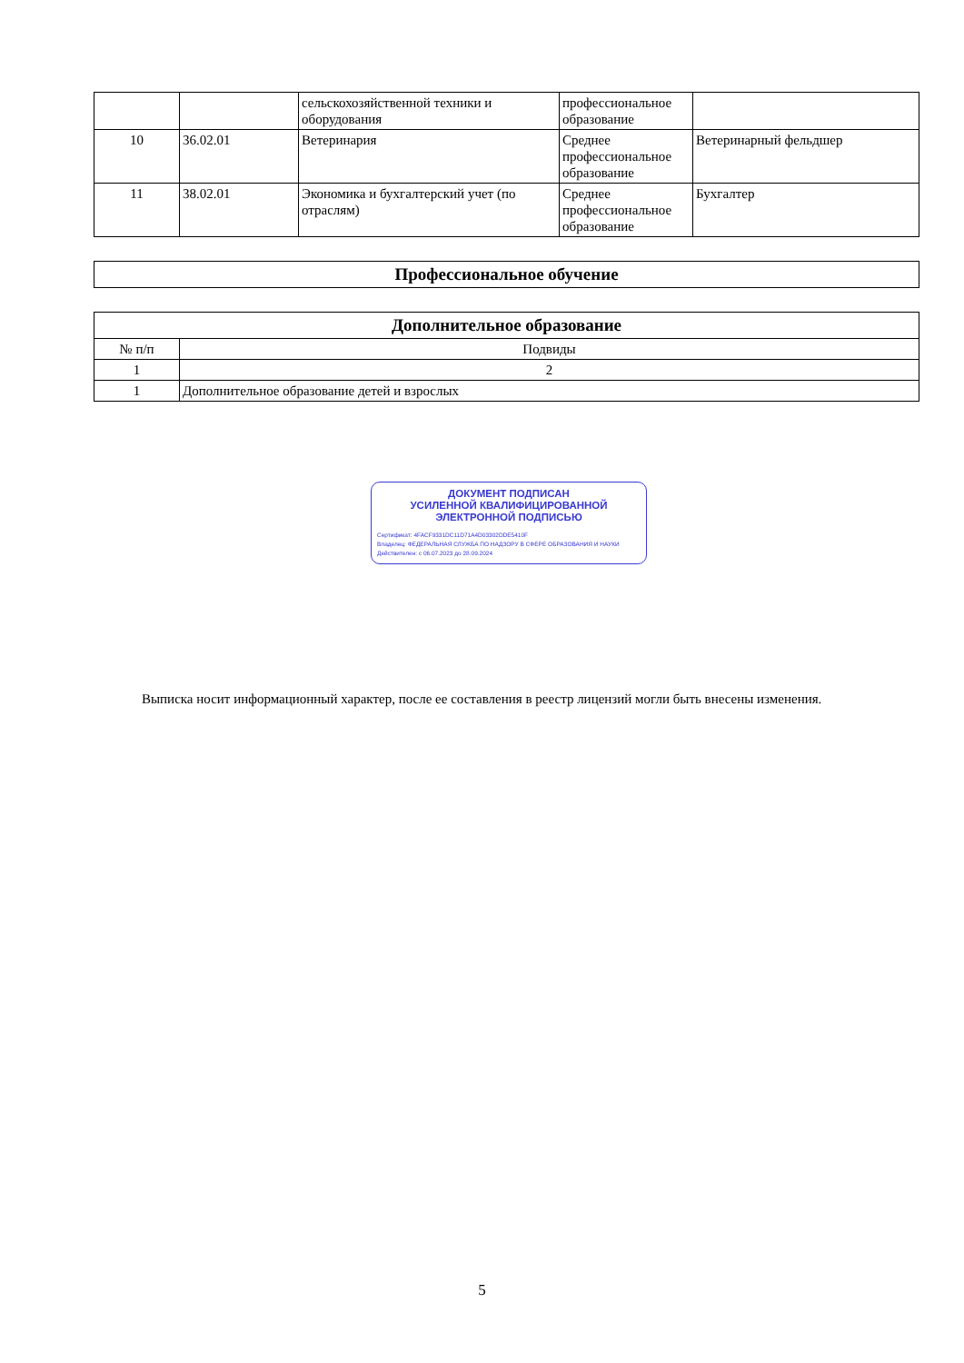| | | сельскохозяйственной техники и оборудования | профессиональное образование | |
| 10 | 36.02.01 | Ветеринария | Среднее профессиональное образование | Ветеринарный фельдшер |
| 11 | 38.02.01 | Экономика и бухгалтерский учет (по отраслям) | Среднее профессиональное образование | Бухгалтер |
| Профессиональное обучение |
| Дополнительное образование | |
| № п/п | Подвиды |
| 1 | 2 |
| 1 | Дополнительное образование детей и взрослых |
ДОКУМЕНТ ПОДПИСАН
УСИЛЕННОЙ КВАЛИФИЦИРОВАННОЙ
ЭЛЕКТРОННОЙ ПОДПИСЬЮ
Сертификат: 4FACF9331DC11D71A4D03302DDE5410F
Владелец: ФЕДЕРАЛЬНАЯ СЛУЖБА ПО НАДЗОРУ В СФЕРЕ ОБРАЗОВАНИЯ И НАУКИ
Действителен: с 06.07.2023 до 28.09.2024
Выписка носит информационный характер, после ее составления в реестр лицензий могли быть внесены изменения.
5